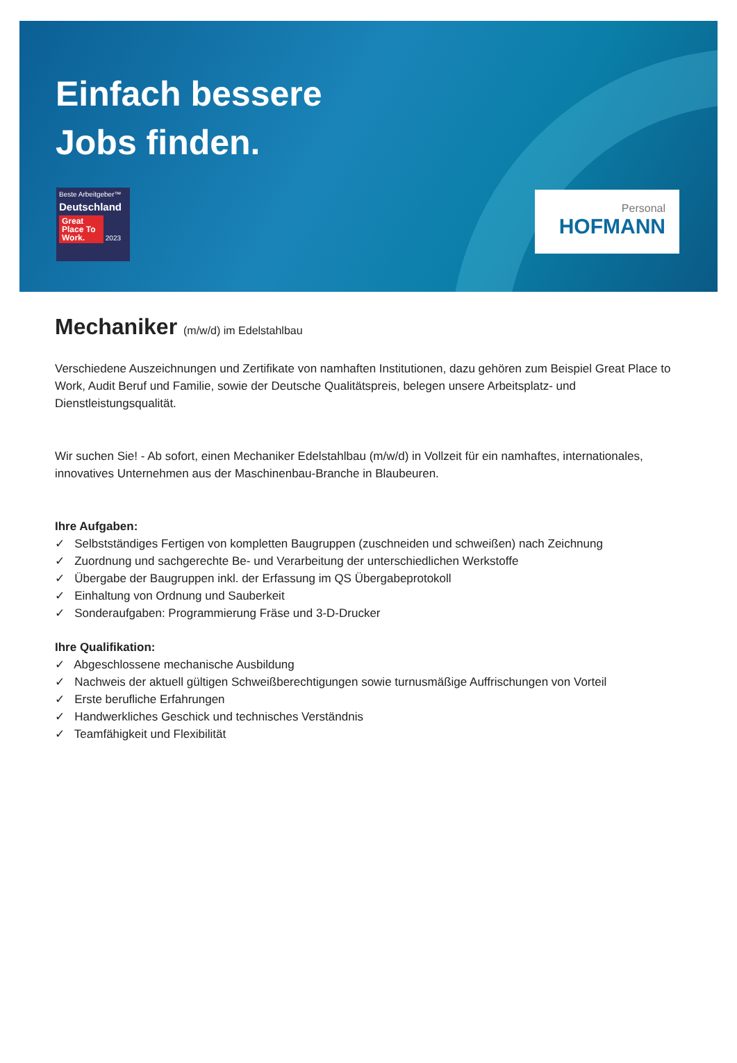Einfach bessere
Jobs finden.
Beste Arbeitgeber™
Deutschland
Great Place To Work. 2023
Personal
HOFMANN
Mechaniker (m/w/d) im Edelstahlbau
Verschiedene Auszeichnungen und Zertifikate von namhaften Institutionen, dazu gehören zum Beispiel Great Place to Work, Audit Beruf und Familie, sowie der Deutsche Qualitätspreis, belegen unsere Arbeitsplatz- und Dienstleistungsqualität.
Wir suchen Sie! - Ab sofort, einen Mechaniker Edelstahlbau (m/w/d) in Vollzeit für ein namhaftes, internationales, innovatives Unternehmen aus der Maschinenbau-Branche in Blaubeuren.
Ihre Aufgaben:
✓ Selbstständiges Fertigen von kompletten Baugruppen (zuschneiden und schweißen) nach Zeichnung
✓ Zuordnung und sachgerechte Be- und Verarbeitung der unterschiedlichen Werkstoffe
✓ Übergabe der Baugruppen inkl. der Erfassung im QS Übergabeprotokoll
✓ Einhaltung von Ordnung und Sauberkeit
✓ Sonderaufgaben: Programmierung Fräse und 3-D-Drucker
Ihre Qualifikation:
✓ Abgeschlossene mechanische Ausbildung
✓ Nachweis der aktuell gültigen Schweißberechtigungen sowie turnusmäßige Auffrischungen von Vorteil
✓ Erste berufliche Erfahrungen
✓ Handwerkliches Geschick und technisches Verständnis
✓ Teamfähigkeit und Flexibilität